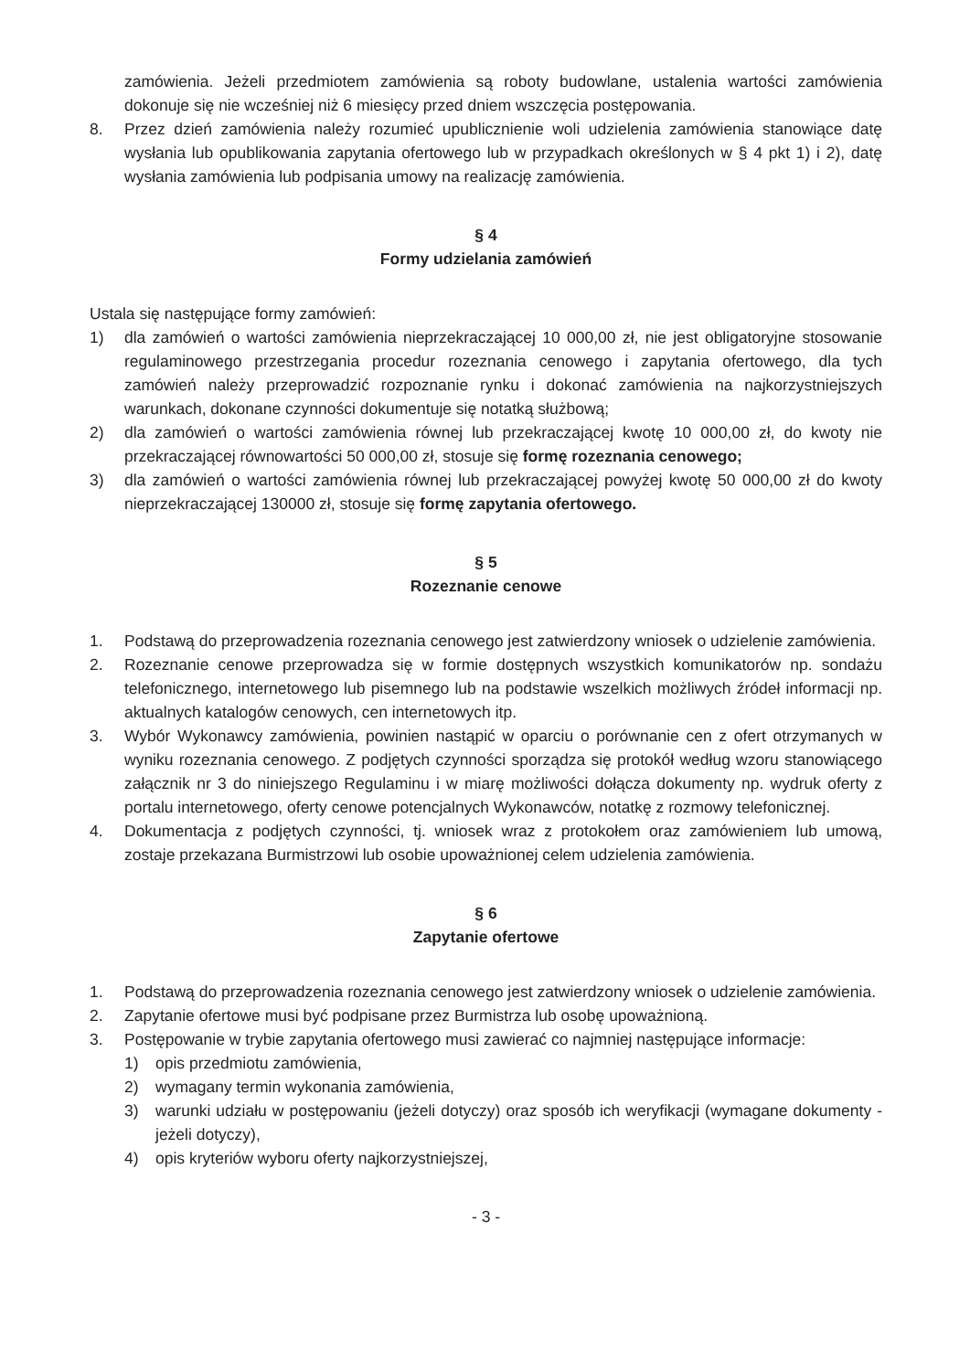zamówienia. Jeżeli przedmiotem zamówienia są roboty budowlane, ustalenia wartości zamówienia dokonuje się nie wcześniej niż 6 miesięcy przed dniem wszczęcia postępowania.
8. Przez dzień zamówienia należy rozumieć upublicznienie woli udzielenia zamówienia stanowiące datę wysłania lub opublikowania zapytania ofertowego lub w przypadkach określonych w § 4 pkt 1) i 2), datę wysłania zamówienia lub podpisania umowy na realizację zamówienia.
§ 4
Formy udzielania zamówień
Ustala się następujące formy zamówień:
1) dla zamówień o wartości zamówienia nieprzekraczającej 10 000,00 zł, nie jest obligatoryjne stosowanie regulaminowego przestrzegania procedur rozeznania cenowego i zapytania ofertowego, dla tych zamówień należy przeprowadzić rozpoznanie rynku i dokonać zamówienia na najkorzystniejszych warunkach, dokonane czynności dokumentuje się notatką służbową;
2) dla zamówień o wartości zamówienia równej lub przekraczającej kwotę 10 000,00 zł, do kwoty nie przekraczającej równowartości 50 000,00 zł, stosuje się formę rozeznania cenowego;
3) dla zamówień o wartości zamówienia równej lub przekraczającej powyżej kwotę 50 000,00 zł do kwoty nieprzekraczającej 130000 zł, stosuje się formę zapytania ofertowego.
§ 5
Rozeznanie cenowe
1. Podstawą do przeprowadzenia rozeznania cenowego jest zatwierdzony wniosek o udzielenie zamówienia.
2. Rozeznanie cenowe przeprowadza się w formie dostępnych wszystkich komunikatorów np. sondażu telefonicznego, internetowego lub pisemnego lub na podstawie wszelkich możliwych źródeł informacji np. aktualnych katalogów cenowych, cen internetowych itp.
3. Wybór Wykonawcy zamówienia, powinien nastąpić w oparciu o porównanie cen z ofert otrzymanych w wyniku rozeznania cenowego. Z podjętych czynności sporządza się protokół według wzoru stanowiącego załącznik nr 3 do niniejszego Regulaminu i w miarę możliwości dołącza dokumenty np. wydruk oferty z portalu internetowego, oferty cenowe potencjalnych Wykonawców, notatkę z rozmowy telefonicznej.
4. Dokumentacja z podjętych czynności, tj. wniosek wraz z protokołem oraz zamówieniem lub umową, zostaje przekazana Burmistrzowi lub osobie upoważnionej celem udzielenia zamówienia.
§ 6
Zapytanie ofertowe
1. Podstawą do przeprowadzenia rozeznania cenowego jest zatwierdzony wniosek o udzielenie zamówienia.
2. Zapytanie ofertowe musi być podpisane przez Burmistrza lub osobę upoważnioną.
3. Postępowanie w trybie zapytania ofertowego musi zawierać co najmniej następujące informacje:
1) opis przedmiotu zamówienia,
2) wymagany termin wykonania zamówienia,
3) warunki udziału w postępowaniu (jeżeli dotyczy) oraz sposób ich weryfikacji (wymagane dokumenty - jeżeli dotyczy),
4) opis kryteriów wyboru oferty najkorzystniejszej,
- 3 -